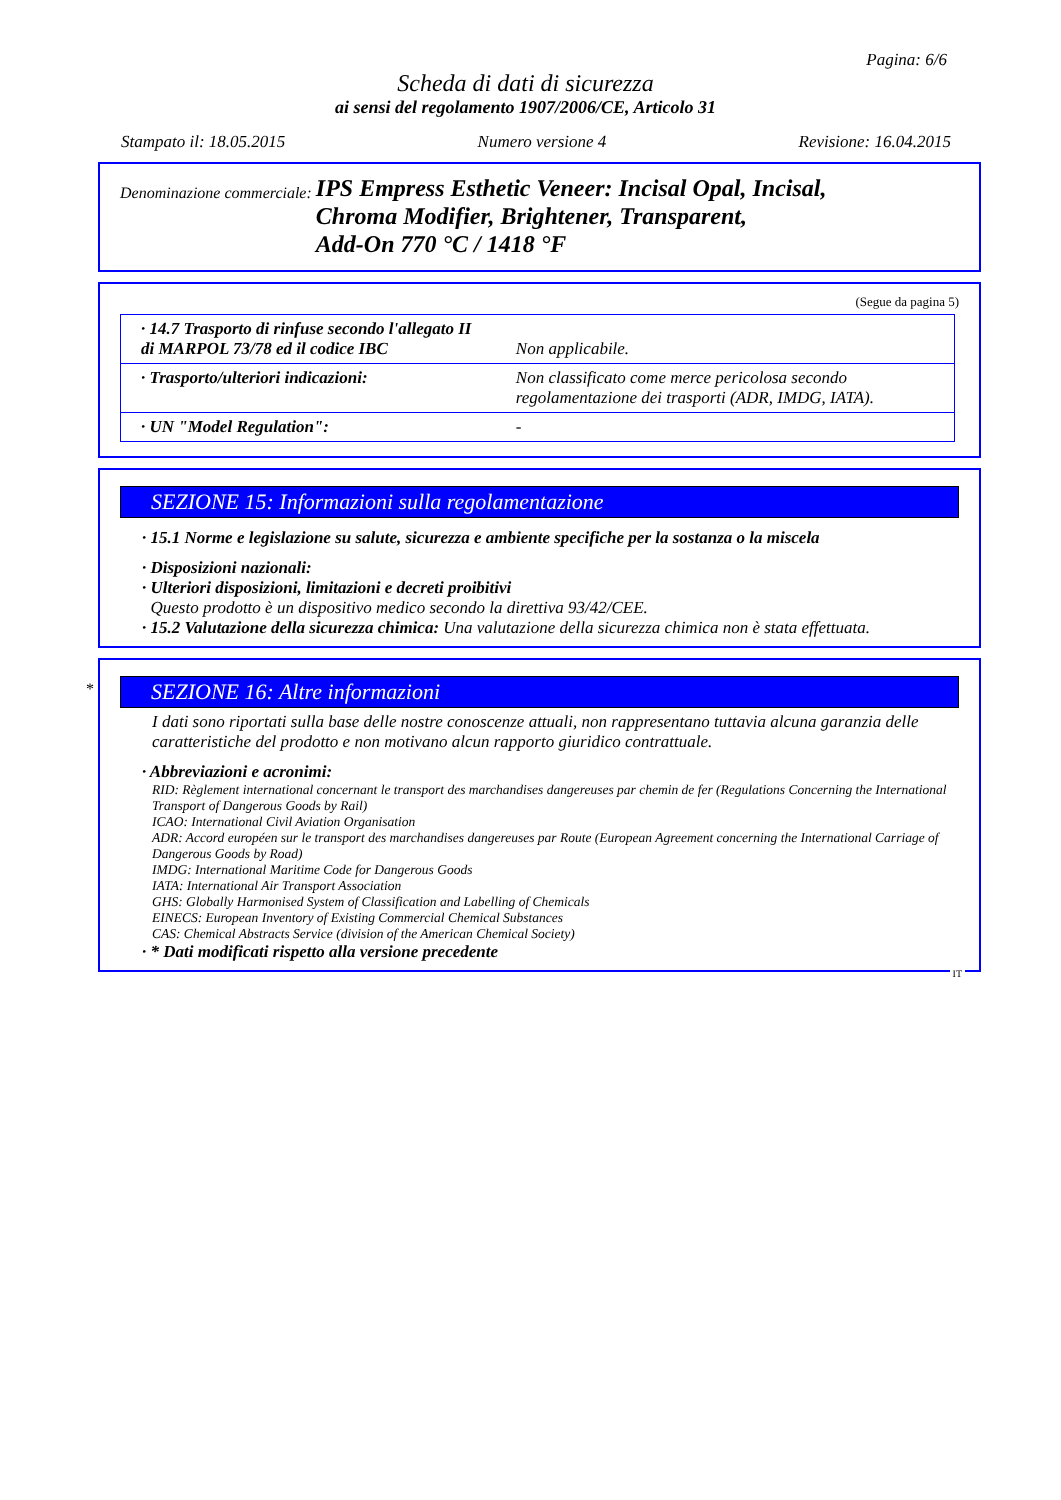Pagina: 6/6
Scheda di dati di sicurezza
ai sensi del regolamento 1907/2006/CE, Articolo 31
Stampato il: 18.05.2015 Numero versione 4 Revisione: 16.04.2015
Denominazione commerciale:
IPS Empress Esthetic Veneer: Incisal Opal, Incisal,
Chroma Modifier, Brightener, Transparent,
Add-On 770 °C / 1418 °F
(Segue da pagina 5)
| · 14.7 Trasporto di rinfuse secondo l'allegato II di MARPOL 73/78 ed il codice IBC | Non applicabile. |
| · Trasporto/ulteriori indicazioni: | Non classificato come merce pericolosa secondo regolamentazione dei trasporti (ADR, IMDG, IATA). |
| · UN "Model Regulation": | - |
SEZIONE 15: Informazioni sulla regolamentazione
· 15.1 Norme e legislazione su salute, sicurezza e ambiente specifiche per la sostanza o la miscela
· Disposizioni nazionali:
· Ulteriori disposizioni, limitazioni e decreti proibitivi
Questo prodotto è un dispositivo medico secondo la direttiva 93/42/CEE.
· 15.2 Valutazione della sicurezza chimica: Una valutazione della sicurezza chimica non è stata effettuata.
*
SEZIONE 16: Altre informazioni
I dati sono riportati sulla base delle nostre conoscenze attuali, non rappresentano tuttavia alcuna garanzia delle caratteristiche del prodotto e non motivano alcun rapporto giuridico contrattuale.
· Abbreviazioni e acronimi:
RID: Règlement international concernant le transport des marchandises dangereuses par chemin de fer (Regulations Concerning the International Transport of Dangerous Goods by Rail)
ICAO: International Civil Aviation Organisation
ADR: Accord européen sur le transport des marchandises dangereuses par Route (European Agreement concerning the International Carriage of Dangerous Goods by Road)
IMDG: International Maritime Code for Dangerous Goods
IATA: International Air Transport Association
GHS: Globally Harmonised System of Classification and Labelling of Chemicals
EINECS: European Inventory of Existing Commercial Chemical Substances
CAS: Chemical Abstracts Service (division of the American Chemical Society)
· * Dati modificati rispetto alla versione precedente
IT